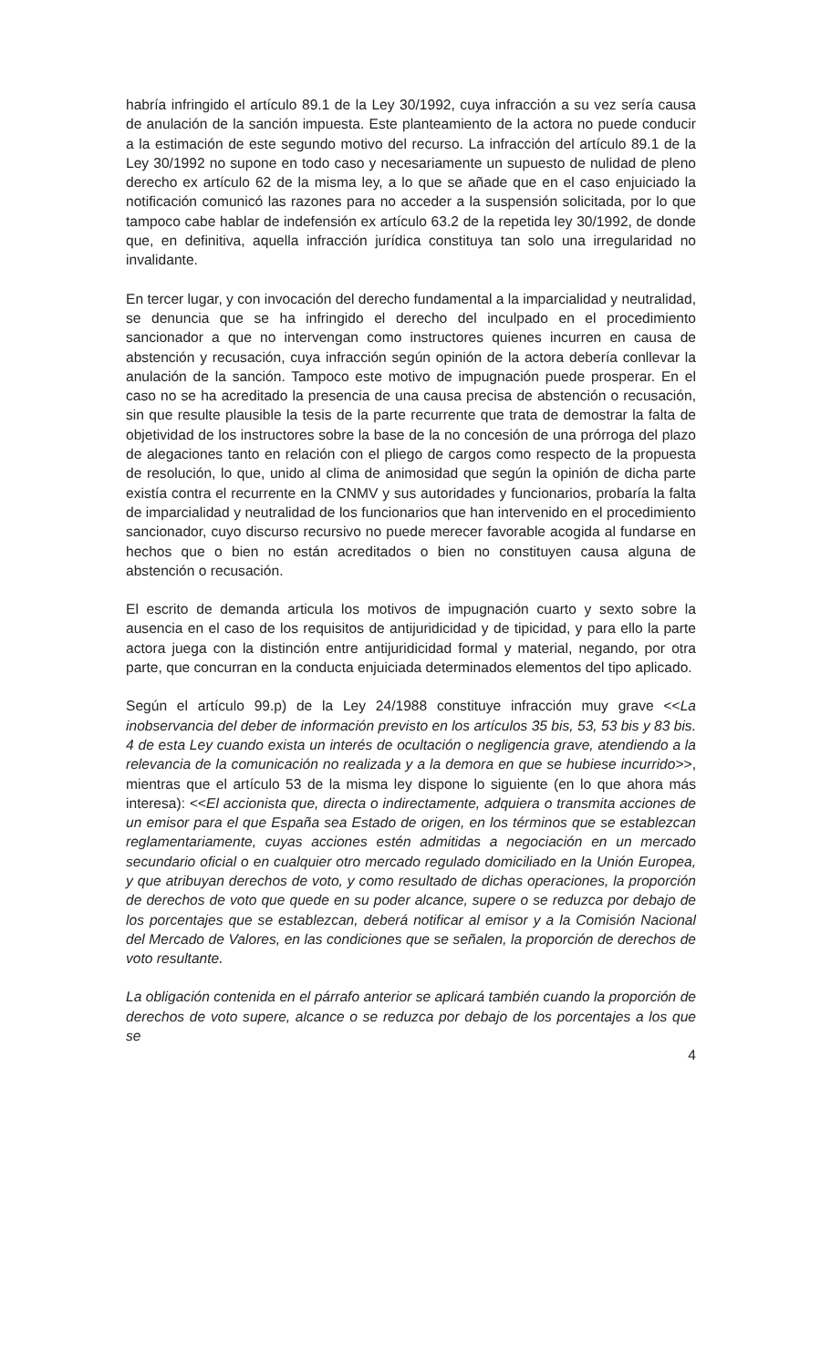habría infringido el artículo 89.1 de la Ley 30/1992, cuya infracción a su vez sería causa de anulación de la sanción impuesta. Este planteamiento de la actora no puede conducir a la estimación de este segundo motivo del recurso. La infracción del artículo 89.1 de la Ley 30/1992 no supone en todo caso y necesariamente un supuesto de nulidad de pleno derecho ex artículo 62 de la misma ley, a lo que se añade que en el caso enjuiciado la notificación comunicó las razones para no acceder a la suspensión solicitada, por lo que tampoco cabe hablar de indefensión ex artículo 63.2 de la repetida ley 30/1992, de donde que, en definitiva, aquella infracción jurídica constituya tan solo una irregularidad no invalidante.
En tercer lugar, y con invocación del derecho fundamental a la imparcialidad y neutralidad, se denuncia que se ha infringido el derecho del inculpado en el procedimiento sancionador a que no intervengan como instructores quienes incurren en causa de abstención y recusación, cuya infracción según opinión de la actora debería conllevar la anulación de la sanción. Tampoco este motivo de impugnación puede prosperar. En el caso no se ha acreditado la presencia de una causa precisa de abstención o recusación, sin que resulte plausible la tesis de la parte recurrente que trata de demostrar la falta de objetividad de los instructores sobre la base de la no concesión de una prórroga del plazo de alegaciones tanto en relación con el pliego de cargos como respecto de la propuesta de resolución, lo que, unido al clima de animosidad que según la opinión de dicha parte existía contra el recurrente en la CNMV y sus autoridades y funcionarios, probaría la falta de imparcialidad y neutralidad de los funcionarios que han intervenido en el procedimiento sancionador, cuyo discurso recursivo no puede merecer favorable acogida al fundarse en hechos que o bien no están acreditados o bien no constituyen causa alguna de abstención o recusación.
El escrito de demanda articula los motivos de impugnación cuarto y sexto sobre la ausencia en el caso de los requisitos de antijuridicidad y de tipicidad, y para ello la parte actora juega con la distinción entre antijuridicidad formal y material, negando, por otra parte, que concurran en la conducta enjuiciada determinados elementos del tipo aplicado.
Según el artículo 99.p) de la Ley 24/1988 constituye infracción muy grave <<La inobservancia del deber de información previsto en los artículos 35 bis, 53, 53 bis y 83 bis. 4 de esta Ley cuando exista un interés de ocultación o negligencia grave, atendiendo a la relevancia de la comunicación no realizada y a la demora en que se hubiese incurrido>>, mientras que el artículo 53 de la misma ley dispone lo siguiente (en lo que ahora más interesa): <<El accionista que, directa o indirectamente, adquiera o transmita acciones de un emisor para el que España sea Estado de origen, en los términos que se establezcan reglamentariamente, cuyas acciones estén admitidas a negociación en un mercado secundario oficial o en cualquier otro mercado regulado domiciliado en la Unión Europea, y que atribuyan derechos de voto, y como resultado de dichas operaciones, la proporción de derechos de voto que quede en su poder alcance, supere o se reduzca por debajo de los porcentajes que se establezcan, deberá notificar al emisor y a la Comisión Nacional del Mercado de Valores, en las condiciones que se señalen, la proporción de derechos de voto resultante.
La obligación contenida en el párrafo anterior se aplicará también cuando la proporción de derechos de voto supere, alcance o se reduzca por debajo de los porcentajes a los que se
4